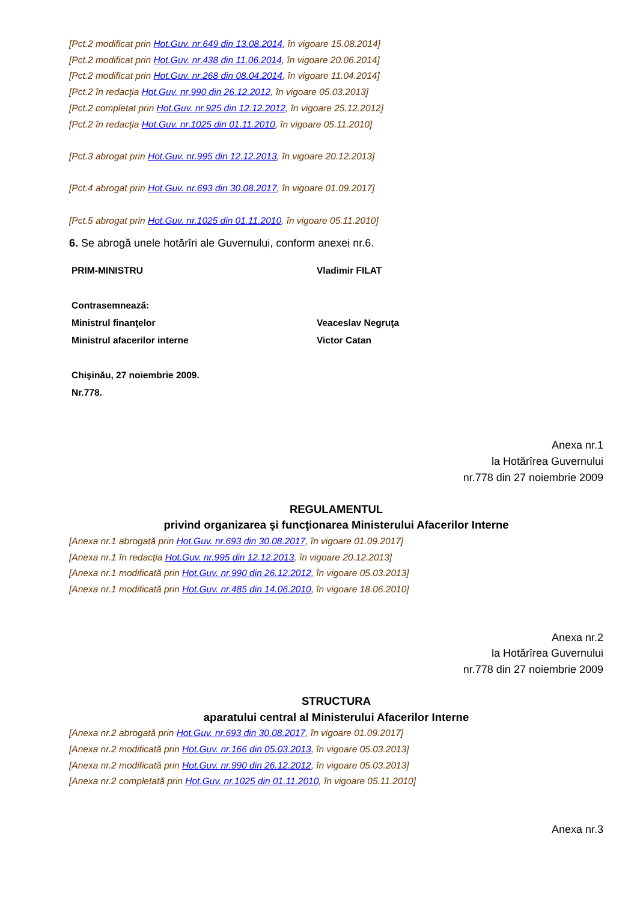[Pct.2 modificat prin Hot.Guv. nr.649 din 13.08.2014, în vigoare 15.08.2014]
[Pct.2 modificat prin Hot.Guv. nr.438 din 11.06.2014, în vigoare 20.06.2014]
[Pct.2 modificat prin Hot.Guv. nr.268 din 08.04.2014, în vigoare 11.04.2014]
[Pct.2 în redacţia Hot.Guv. nr.990 din 26.12.2012, în vigoare 05.03.2013]
[Pct.2 completat prin Hot.Guv. nr.925 din 12.12.2012, în vigoare 25.12.2012]
[Pct.2 în redacţia Hot.Guv. nr.1025 din 01.11.2010, în vigoare 05.11.2010]
[Pct.3 abrogat prin Hot.Guv. nr.995 din 12.12.2013, în vigoare 20.12.2013]
[Pct.4 abrogat prin Hot.Guv. nr.693 din 30.08.2017, în vigoare 01.09.2017]
[Pct.5 abrogat prin Hot.Guv. nr.1025 din 01.11.2010, în vigoare 05.11.2010]
6. Se abrogă unele hotărîri ale Guvernului, conform anexei nr.6.
| PRIM-MINISTRU | Vladimir FILAT |
| Contrasemnează: | |
| Ministrul finanţelor | Veaceslav Negruţa |
| Ministrul afacerilor interne | Victor Catan |
| Chişinău, 27 noiembrie 2009. | |
| Nr.778. | |
Anexa nr.1
la Hotărîrea Guvernului
nr.778 din 27 noiembrie 2009
REGULAMENTUL
privind organizarea şi funcţionarea Ministerului Afacerilor Interne
[Anexa nr.1 abrogată prin Hot.Guv. nr.693 din 30.08.2017, în vigoare 01.09.2017]
[Anexa nr.1 în redacţia Hot.Guv. nr.995 din 12.12.2013, în vigoare 20.12.2013]
[Anexa nr.1 modificată prin Hot.Guv. nr.990 din 26.12.2012, în vigoare 05.03.2013]
[Anexa nr.1 modificată prin Hot.Guv. nr.485 din 14.06.2010, în vigoare 18.06.2010]
Anexa nr.2
la Hotărîrea Guvernului
nr.778 din 27 noiembrie 2009
STRUCTURA
aparatului central al Ministerului Afacerilor Interne
[Anexa nr.2 abrogată prin Hot.Guv. nr.693 din 30.08.2017, în vigoare 01.09.2017]
[Anexa nr.2 modificată prin Hot.Guv. nr.166 din 05.03.2013, în vigoare 05.03.2013]
[Anexa nr.2 modificată prin Hot.Guv. nr.990 din 26.12.2012, în vigoare 05.03.2013]
[Anexa nr.2 completată prin Hot.Guv. nr.1025 din 01.11.2010, în vigoare 05.11.2010]
Anexa nr.3